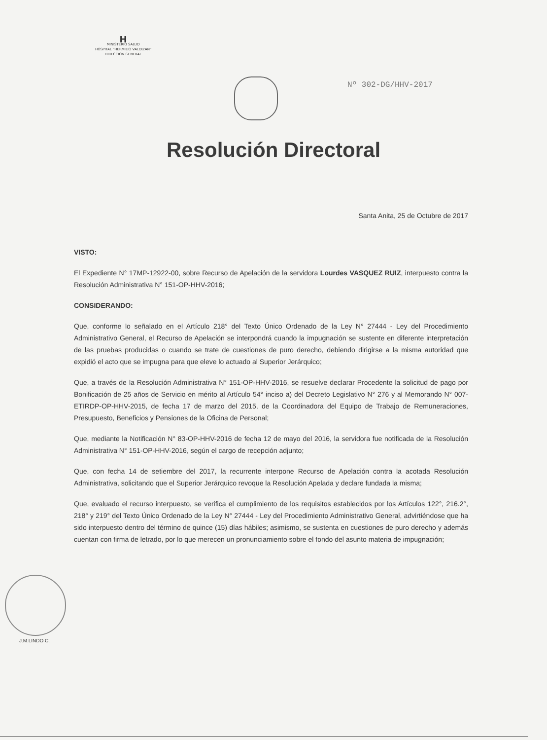H
MINISTERIO SALUD
HOSPITAL "HERMILIO VALDIZAN"
DIRECCION GENERAL
Nº 302-DG/HHV-2017
Resolución Directoral
Santa Anita, 25 de Octubre de 2017
VISTO:
El Expediente N° 17MP-12922-00, sobre Recurso de Apelación de la servidora Lourdes VASQUEZ RUIZ, interpuesto contra la Resolución Administrativa N° 151-OP-HHV-2016;
CONSIDERANDO:
Que, conforme lo señalado en el Artículo 218° del Texto Único Ordenado de la Ley N° 27444 - Ley del Procedimiento Administrativo General, el Recurso de Apelación se interpondrá cuando la impugnación se sustente en diferente interpretación de las pruebas producidas o cuando se trate de cuestiones de puro derecho, debiendo dirigirse a la misma autoridad que expidió el acto que se impugna para que eleve lo actuado al Superior Jerárquico;
Que, a través de la Resolución Administrativa N° 151-OP-HHV-2016, se resuelve declarar Procedente la solicitud de pago por Bonificación de 25 años de Servicio en mérito al Artículo 54° inciso a) del Decreto Legislativo N° 276 y al Memorando N° 007-ETIRDP-OP-HHV-2015, de fecha 17 de marzo del 2015, de la Coordinadora del Equipo de Trabajo de Remuneraciones, Presupuesto, Beneficios y Pensiones de la Oficina de Personal;
Que, mediante la Notificación N° 83-OP-HHV-2016 de fecha 12 de mayo del 2016, la servidora fue notificada de la Resolución Administrativa N° 151-OP-HHV-2016, según el cargo de recepción adjunto;
Que, con fecha 14 de setiembre del 2017, la recurrente interpone Recurso de Apelación contra la acotada Resolución Administrativa, solicitando que el Superior Jerárquico revoque la Resolución Apelada y declare fundada la misma;
Que, evaluado el recurso interpuesto, se verifica el cumplimiento de los requisitos establecidos por los Artículos 122°, 216.2°, 218° y 219° del Texto Único Ordenado de la Ley N° 27444 - Ley del Procedimiento Administrativo General, advirtiéndose que ha sido interpuesto dentro del término de quince (15) días hábiles; asimismo, se sustenta en cuestiones de puro derecho y además cuentan con firma de letrado, por lo que merecen un pronunciamiento sobre el fondo del asunto materia de impugnación;
J.M.LINDO C.